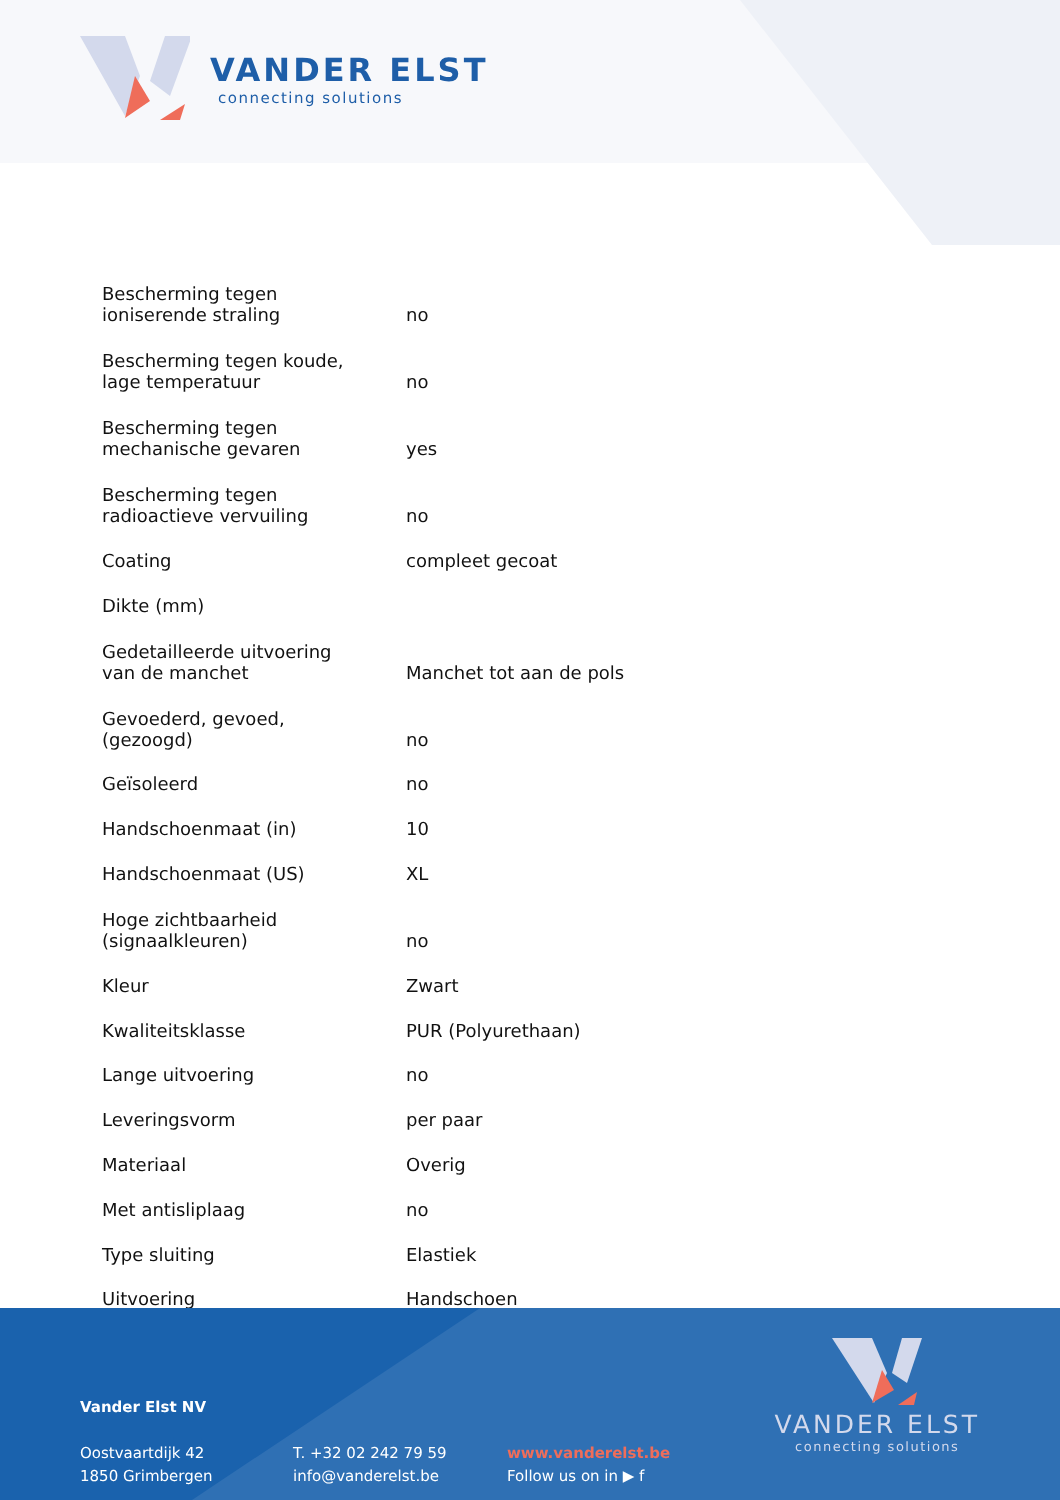VANDER ELST
connecting solutions
| Bescherming tegen ioniserende straling | no |
| Bescherming tegen koude, lage temperatuur | no |
| Bescherming tegen mechanische gevaren | yes |
| Bescherming tegen radioactieve vervuiling | no |
| Coating | compleet gecoat |
| Dikte (mm) | |
| Gedetailleerde uitvoering van de manchet | Manchet tot aan de pols |
| Gevoederd, gevoed, (gezoogd) | no |
| Geïsoleerd | no |
| Handschoenmaat (in) | 10 |
| Handschoenmaat (US) | XL |
| Hoge zichtbaarheid (signaalkleuren) | no |
| Kleur | Zwart |
| Kwaliteitsklasse | PUR (Polyurethaan) |
| Lange uitvoering | no |
| Leveringsvorm | per paar |
| Materiaal | Overig |
| Met antisliplaag | no |
| Type sluiting | Elastiek |
| Uitvoering | Handschoen |
Vander Elst NV
Oostvaartdijk 42
1850 Grimbergen
T. +32 02 242 79 59
info@vanderelst.be
www.vanderelst.be
Follow us on in ▶ f
VANDER ELST
connecting solutions